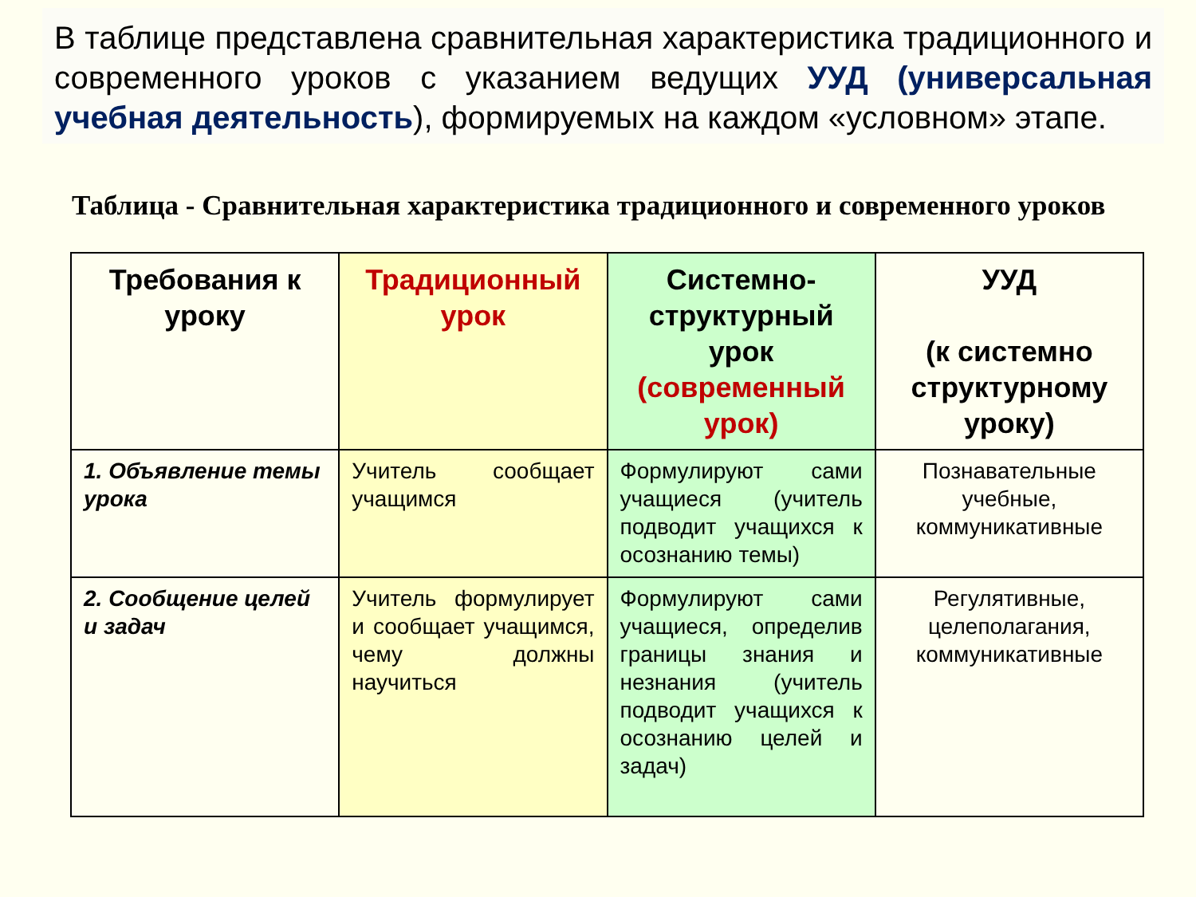В таблице представлена сравнительная характеристика традиционного и современного уроков с указанием ведущих УУД (универсальная учебная деятельность), формируемых на каждом «условном» этапе.
Таблица - Сравнительная характеристика традиционного и современного уроков
| Требования к уроку | Традиционный урок | Системно-структурный урок (современный урок) | УУД (к системно структурному уроку) |
| --- | --- | --- | --- |
| 1. Объявление темы урока | Учитель сообщает учащимся | Формулируют сами учащиеся (учитель подводит учащихся к осознанию темы) | Познавательные учебные, коммуникативные |
| 2. Сообщение целей и задач | Учитель формулирует и сообщает учащимся, чему должны научиться | Формулируют сами учащиеся, определив границы знания и незнания (учитель подводит учащихся к осознанию целей и задач) | Регулятивные, целеполагания, коммуникативные |